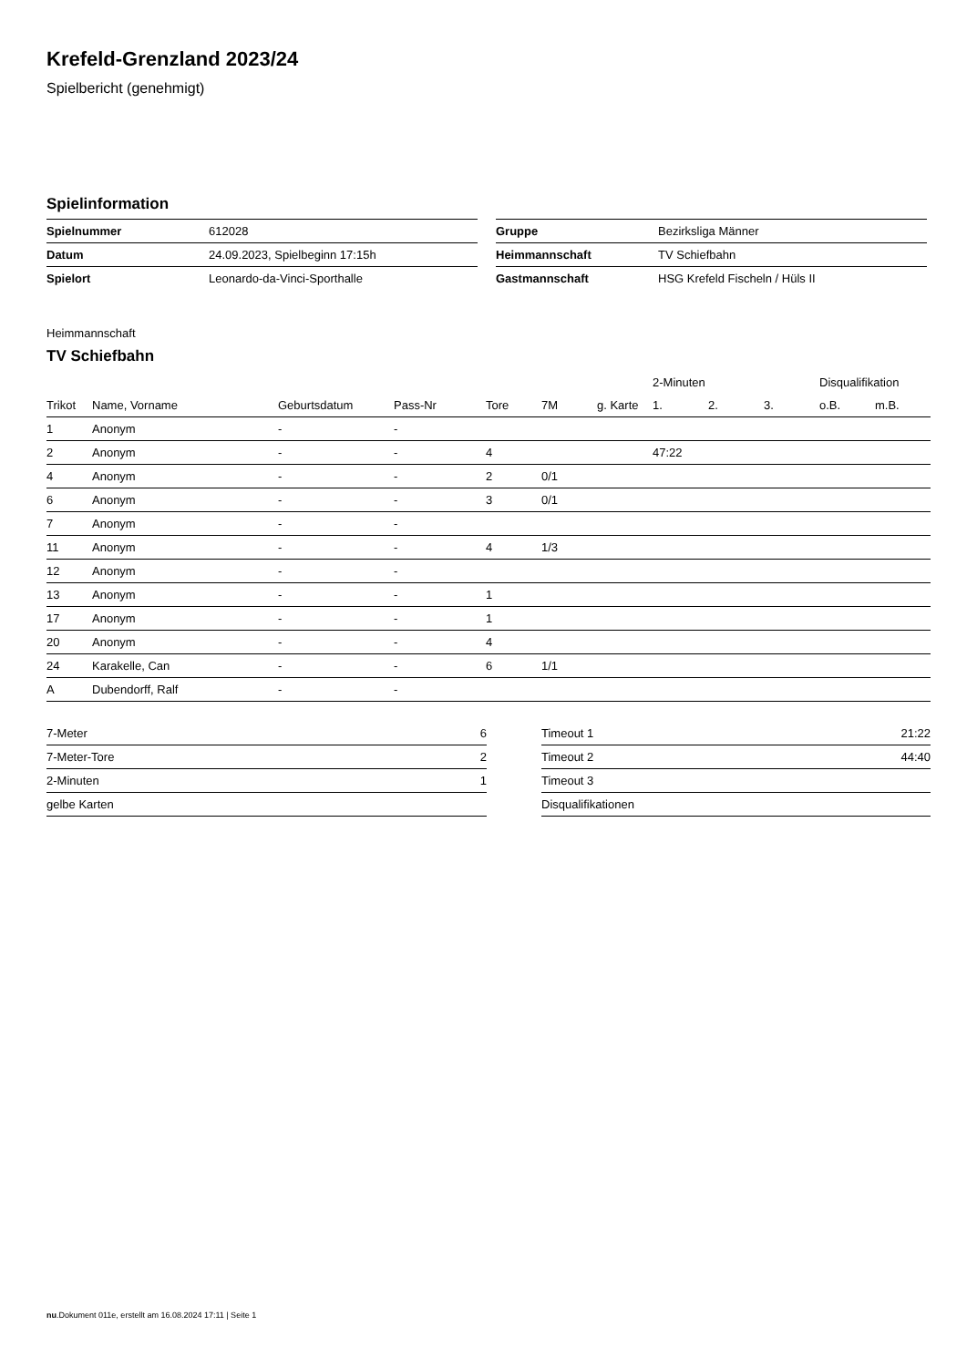Krefeld-Grenzland 2023/24
Spielbericht (genehmigt)
Spielinformation
| Spielnummer | 612028 |
| Datum | 24.09.2023, Spielbeginn 17:15h |
| Spielort | Leonardo-da-Vinci-Sporthalle |
| Gruppe | Bezirksliga Männer |
| Heimmannschaft | TV Schiefbahn |
| Gastmannschaft | HSG Krefeld Fischeln / Hüls II |
Heimmannschaft
TV Schiefbahn
| | | | | | | | 2-Minuten | | | Disqualifikation | |
| --- | --- | --- | --- | --- | --- | --- | --- | --- | --- | --- | --- |
| Trikot | Name, Vorname | Geburtsdatum | Pass-Nr | Tore | 7M | g. Karte | 1. | 2. | 3. | o.B. | m.B. |
| 1 | Anonym | - | - | | | | | | | | |
| 2 | Anonym | - | - | 4 | | | 47:22 | | | | |
| 4 | Anonym | - | - | 2 | 0/1 | | | | | | |
| 6 | Anonym | - | - | 3 | 0/1 | | | | | | |
| 7 | Anonym | - | - | | | | | | | | |
| 11 | Anonym | - | - | 4 | 1/3 | | | | | | |
| 12 | Anonym | - | - | | | | | | | | |
| 13 | Anonym | - | - | 1 | | | | | | | |
| 17 | Anonym | - | - | 1 | | | | | | | |
| 20 | Anonym | - | - | 4 | | | | | | | |
| 24 | Karakelle, Can | - | - | 6 | 1/1 | | | | | | |
| A | Dubendorff, Ralf | - | - | | | | | | | | |
| 7-Meter | 6 |
| 7-Meter-Tore | 2 |
| 2-Minuten | 1 |
| gelbe Karten | |
| Timeout 1 | 21:22 |
| Timeout 2 | 44:40 |
| Timeout 3 | |
| Disqualifikationen | |
nu.Dokument 011e, erstellt am 16.08.2024 17:11 | Seite 1